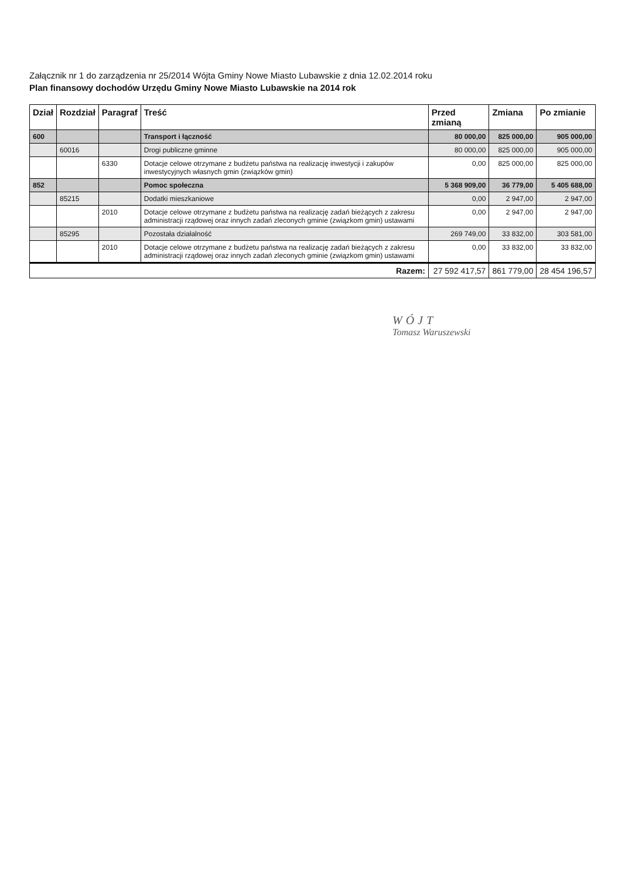Załącznik nr 1 do zarządzenia nr 25/2014 Wójta Gminy Nowe Miasto Lubawskie z dnia 12.02.2014 roku
Plan finansowy dochodów Urzędu Gminy Nowe Miasto Lubawskie na 2014 rok
| Dział | Rozdział | Paragraf | Treść | Przed zmianą | Zmiana | Po zmianie |
| --- | --- | --- | --- | --- | --- | --- |
| 600 | | | Transport i łączność | 80 000,00 | 825 000,00 | 905 000,00 |
| | 60016 | | Drogi publiczne gminne | 80 000,00 | 825 000,00 | 905 000,00 |
| | | 6330 | Dotacje celowe otrzymane z budżetu państwa na realizację inwestycji i zakupów inwestycyjnych własnych gmin (związków gmin) | 0,00 | 825 000,00 | 825 000,00 |
| 852 | | | Pomoc społeczna | 5 368 909,00 | 36 779,00 | 5 405 688,00 |
| | 85215 | | Dodatki mieszkaniowe | 0,00 | 2 947,00 | 2 947,00 |
| | | 2010 | Dotacje celowe otrzymane z budżetu państwa na realizację zadań bieżących z zakresu administracji rządowej oraz innych zadań zleconych gminie (związkom gmin) ustawami | 0,00 | 2 947,00 | 2 947,00 |
| | 85295 | | Pozostała działalność | 269 749,00 | 33 832,00 | 303 581,00 |
| | | 2010 | Dotacje celowe otrzymane z budżetu państwa na realizację zadań bieżących z zakresu administracji rządowej oraz innych zadań zleconych gminie (związkom gmin) ustawami | 0,00 | 33 832,00 | 33 832,00 |
| Razem: | | | | 27 592 417,57 | 861 779,00 | 28 454 196,57 |
WÓJT
Tomasz Waruszewski